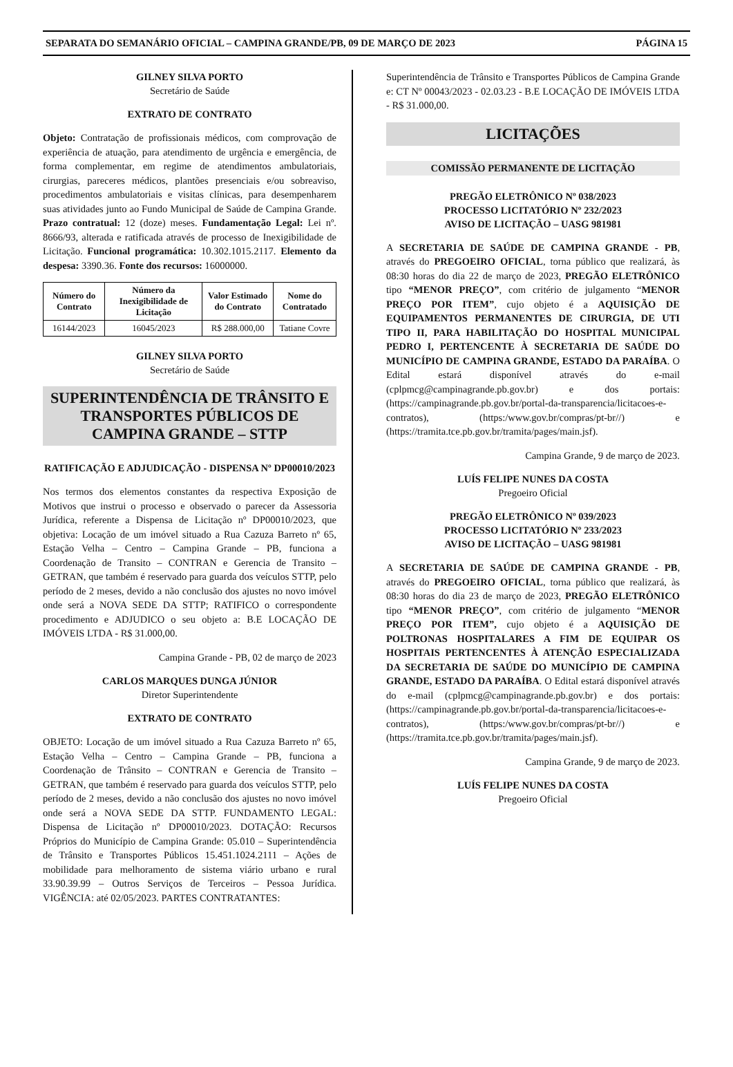SEPARATA DO SEMANÁRIO OFICIAL – CAMPINA GRANDE/PB, 09 DE MARÇO DE 2023 PÁGINA 15
GILNEY SILVA PORTO
Secretário de Saúde
EXTRATO DE CONTRATO
Objeto: Contratação de profissionais médicos, com comprovação de experiência de atuação, para atendimento de urgência e emergência, de forma complementar, em regime de atendimentos ambulatoriais, cirurgias, pareceres médicos, plantões presenciais e/ou sobreaviso, procedimentos ambulatoriais e visitas clínicas, para desempenharem suas atividades junto ao Fundo Municipal de Saúde de Campina Grande. Prazo contratual: 12 (doze) meses. Fundamentação Legal: Lei nº. 8666/93, alterada e ratificada através de processo de Inexigibilidade de Licitação. Funcional programática: 10.302.1015.2117. Elemento da despesa: 3390.36. Fonte dos recursos: 16000000.
| Número do Contrato | Número da Inexigibilidade de Licitação | Valor Estimado do Contrato | Nome do Contratado |
| --- | --- | --- | --- |
| 16144/2023 | 16045/2023 | R$ 288.000,00 | Tatiane Covre |
GILNEY SILVA PORTO
Secretário de Saúde
SUPERINTENDÊNCIA DE TRÂNSITO E TRANSPORTES PÚBLICOS DE CAMPINA GRANDE – STTP
RATIFICAÇÃO E ADJUDICAÇÃO - DISPENSA Nº DP00010/2023
Nos termos dos elementos constantes da respectiva Exposição de Motivos que instrui o processo e observado o parecer da Assessoria Jurídica, referente a Dispensa de Licitação nº DP00010/2023, que objetiva: Locação de um imóvel situado a Rua Cazuza Barreto nº 65, Estação Velha – Centro – Campina Grande – PB, funciona a Coordenação de Transito – CONTRAN e Gerencia de Transito – GETRAN, que também é reservado para guarda dos veículos STTP, pelo período de 2 meses, devido a não conclusão dos ajustes no novo imóvel onde será a NOVA SEDE DA STTP; RATIFICO o correspondente procedimento e ADJUDICO o seu objeto a: B.E LOCAÇÃO DE IMÓVEIS LTDA - R$ 31.000,00.
Campina Grande - PB, 02 de março de 2023
CARLOS MARQUES DUNGA JÚNIOR
Diretor Superintendente
EXTRATO DE CONTRATO
OBJETO: Locação de um imóvel situado a Rua Cazuza Barreto nº 65, Estação Velha – Centro – Campina Grande – PB, funciona a Coordenação de Trânsito – CONTRAN e Gerencia de Transito – GETRAN, que também é reservado para guarda dos veículos STTP, pelo período de 2 meses, devido a não conclusão dos ajustes no novo imóvel onde será a NOVA SEDE DA STTP. FUNDAMENTO LEGAL: Dispensa de Licitação nº DP00010/2023. DOTAÇÃO: Recursos Próprios do Município de Campina Grande: 05.010 – Superintendência de Trânsito e Transportes Públicos 15.451.1024.2111 – Ações de mobilidade para melhoramento de sistema viário urbano e rural 33.90.39.99 – Outros Serviços de Terceiros – Pessoa Jurídica. VIGÊNCIA: até 02/05/2023. PARTES CONTRATANTES:
Superintendência de Trânsito e Transportes Públicos de Campina Grande e: CT Nº 00043/2023 - 02.03.23 - B.E LOCAÇÃO DE IMÓVEIS LTDA - R$ 31.000,00.
LICITAÇÕES
COMISSÃO PERMANENTE DE LICITAÇÃO
PREGÃO ELETRÔNICO Nº 038/2023
PROCESSO LICITATÓRIO Nº 232/2023
AVISO DE LICITAÇÃO – UASG 981981
A SECRETARIA DE SAÚDE DE CAMPINA GRANDE - PB, através do PREGOEIRO OFICIAL, torna público que realizará, às 08:30 horas do dia 22 de março de 2023, PREGÃO ELETRÔNICO tipo “MENOR PREÇO”, com critério de julgamento “MENOR PREÇO POR ITEM”, cujo objeto é a AQUISIÇÃO DE EQUIPAMENTOS PERMANENTES DE CIRURGIA, DE UTI TIPO II, PARA HABILITAÇÃO DO HOSPITAL MUNICIPAL PEDRO I, PERTENCENTE À SECRETARIA DE SAÚDE DO MUNICÍPIO DE CAMPINA GRANDE, ESTADO DA PARAÍBA. O Edital estará disponível através do e-mail (cplpmcg@campinagrande.pb.gov.br) e dos portais: (https://campinagrande.pb.gov.br/portal-da-transparencia/licitacoes-e-contratos), (https:/www.gov.br/compras/pt-br//) e (https://tramita.tce.pb.gov.br/tramita/pages/main.jsf).
Campina Grande, 9 de março de 2023.
LUÍS FELIPE NUNES DA COSTA
Pregoeiro Oficial
PREGÃO ELETRÔNICO Nº 039/2023
PROCESSO LICITATÓRIO Nº 233/2023
AVISO DE LICITAÇÃO – UASG 981981
A SECRETARIA DE SAÚDE DE CAMPINA GRANDE - PB, através do PREGOEIRO OFICIAL, torna público que realizará, às 08:30 horas do dia 23 de março de 2023, PREGÃO ELETRÔNICO tipo “MENOR PREÇO”, com critério de julgamento “MENOR PREÇO POR ITEM”, cujo objeto é a AQUISIÇÃO DE POLTRONAS HOSPITALARES A FIM DE EQUIPAR OS HOSPITAIS PERTENCENTES À ATENÇÃO ESPECIALIZADA DA SECRETARIA DE SAÚDE DO MUNICÍPIO DE CAMPINA GRANDE, ESTADO DA PARAÍBA. O Edital estará disponível através do e-mail (cplpmcg@campinagrande.pb.gov.br) e dos portais: (https://campinagrande.pb.gov.br/portal-da-transparencia/licitacoes-e-contratos), (https:/www.gov.br/compras/pt-br//) e (https://tramita.tce.pb.gov.br/tramita/pages/main.jsf).
Campina Grande, 9 de março de 2023.
LUÍS FELIPE NUNES DA COSTA
Pregoeiro Oficial